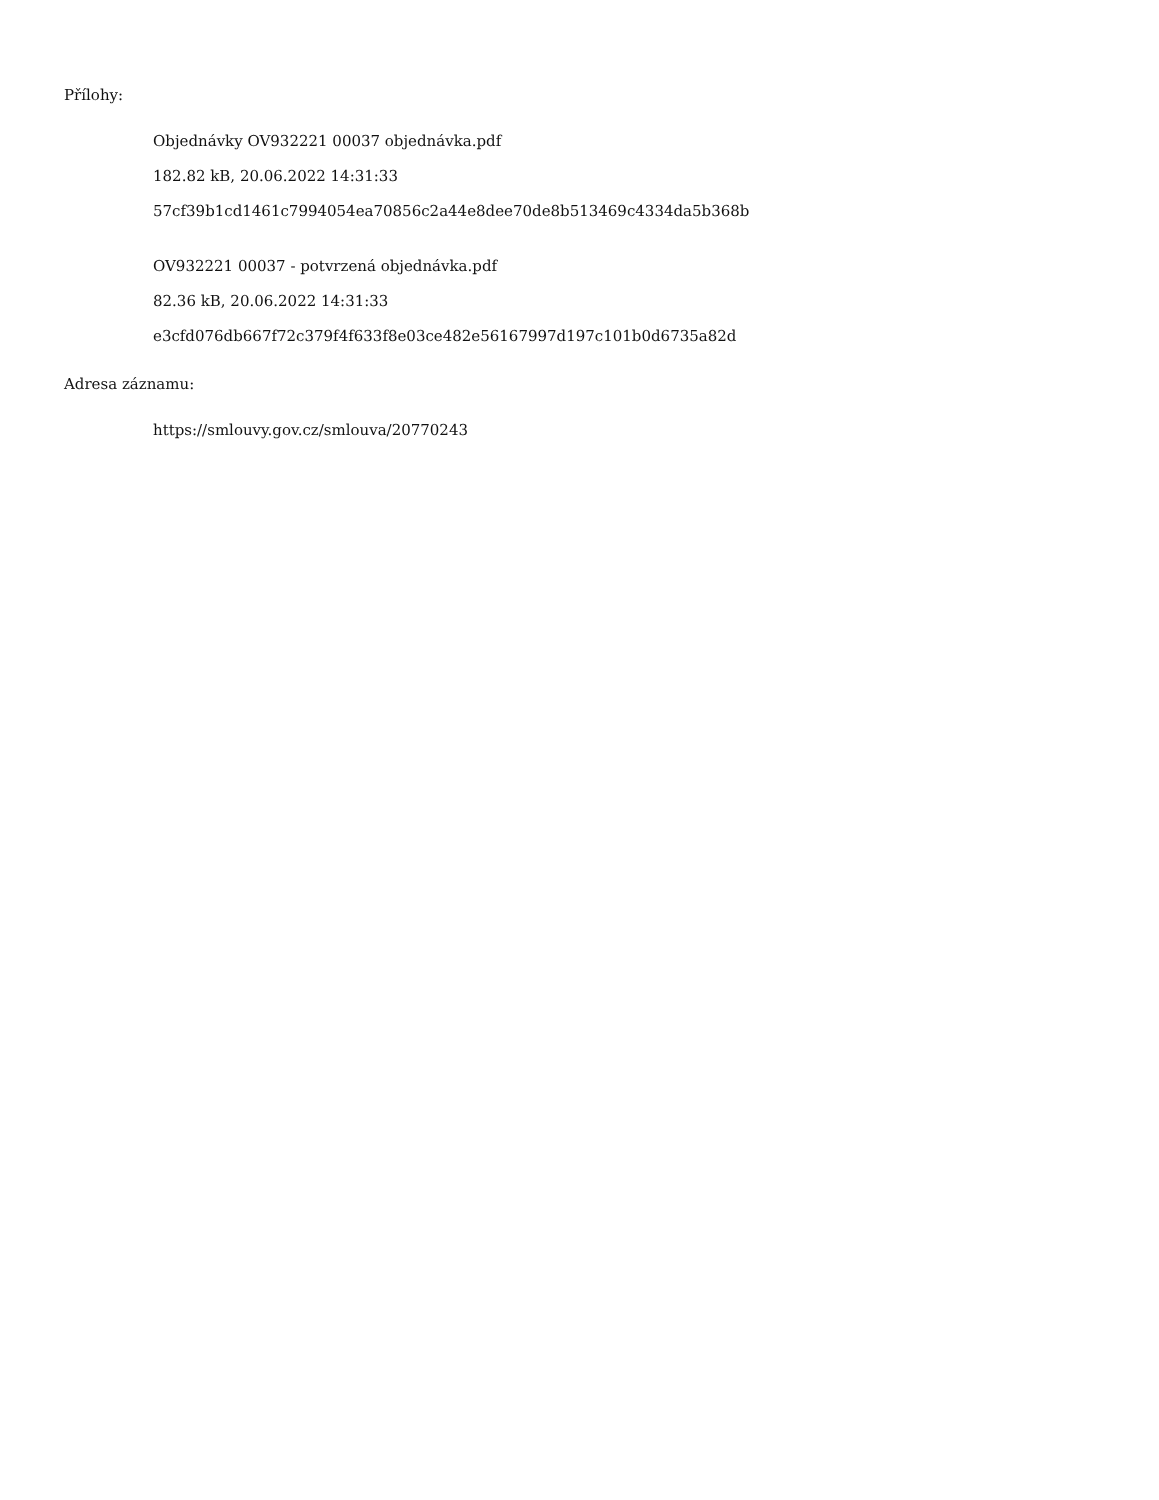Přílohy:
Objednávky OV932221 00037 objednávka.pdf
182.82 kB, 20.06.2022 14:31:33
57cf39b1cd1461c7994054ea70856c2a44e8dee70de8b513469c4334da5b368b
OV932221 00037 - potvrzená objednávka.pdf
82.36 kB, 20.06.2022 14:31:33
e3cfd076db667f72c379f4f633f8e03ce482e56167997d197c101b0d6735a82d
Adresa záznamu:
https://smlouvy.gov.cz/smlouva/20770243